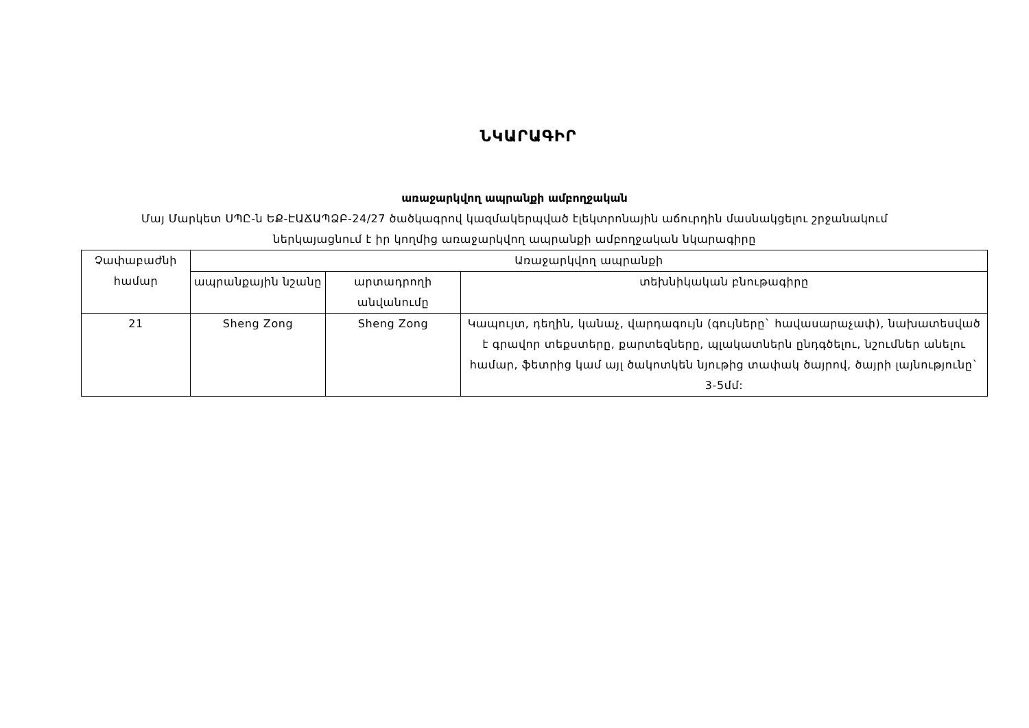ՆԿԱՐԱԳԻՐ
առաջարկվող ապրանքի ամբողջական
Մայ Մարկետ ՍՊԸ-ն ԵՔ-ԷԱՃԱՊՁԲ-24/27 ծածկագրով կազմակերպված էլեկտրոնային աճուրդին մասնակցելու շրջանակում
ներկայացնում է իր կողմից առաջարկվող ապրանքի ամբողջական նկարագիրը
| Չափաբաժնի համար | Առաջարկվող ապրանքի | | |
| --- | --- | --- | --- |
| | ապրանքային նշանը | արտադրողի անվանումը | տեխնիկական բնութագիրը |
| 21 | Sheng Zong | Sheng Zong | Կապույտ, դեղին, կանաչ, վարդագույն (գույները` հավասարաչափ), նախատեսված է գրավոր տեքստերը, քարտեզները, պլակատներն ընդգծելու, նշումներ անելու համար, ֆետրից կամ այլ ծակոտկեն նյութից տափակ ծայրով, ծայրի լայնությունը` 3-5մմ: |